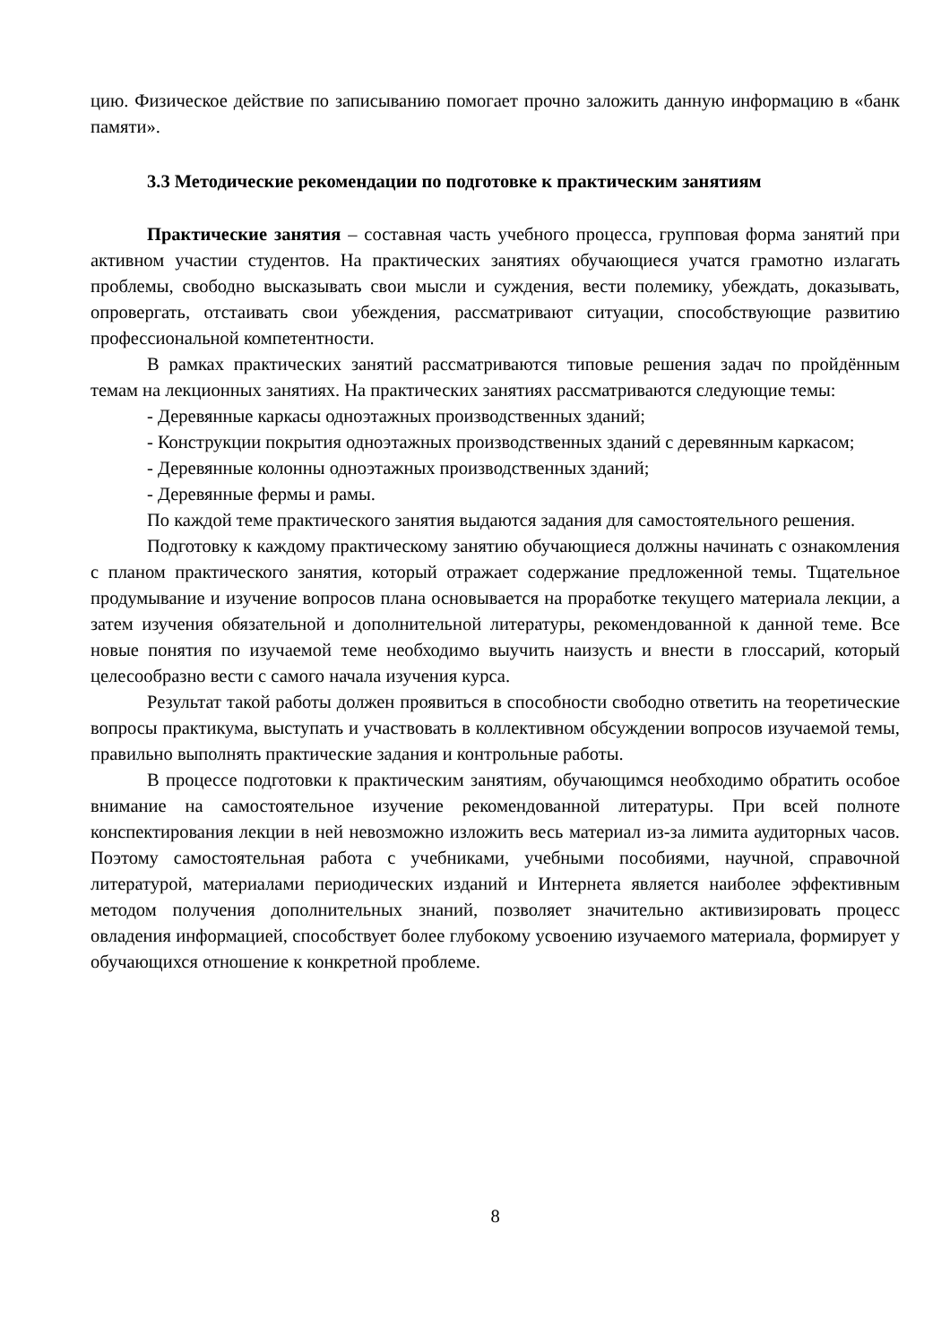цию. Физическое действие по записыванию помогает прочно заложить данную информацию в «банк памяти».
3.3 Методические рекомендации по подготовке к практическим занятиям
Практические занятия – составная часть учебного процесса, групповая форма занятий при активном участии студентов. На практических занятиях обучающиеся учатся грамотно излагать проблемы, свободно высказывать свои мысли и суждения, вести полемику, убеждать, доказывать, опровергать, отстаивать свои убеждения, рассматривают ситуации, способствующие развитию профессиональной компетентности.
В рамках практических занятий рассматриваются типовые решения задач по пройдённым темам на лекционных занятиях. На практических занятиях рассматриваются следующие темы:
- Деревянные каркасы одноэтажных производственных зданий;
- Конструкции покрытия одноэтажных производственных зданий с деревянным каркасом;
- Деревянные колонны одноэтажных производственных зданий;
- Деревянные фермы и рамы.
По каждой теме практического занятия выдаются задания для самостоятельного решения.
Подготовку к каждому практическому занятию обучающиеся должны начинать с ознакомления с планом практического занятия, который отражает содержание предложенной темы. Тщательное продумывание и изучение вопросов плана основывается на проработке текущего материала лекции, а затем изучения обязательной и дополнительной литературы, рекомендованной к данной теме. Все новые понятия по изучаемой теме необходимо выучить наизусть и внести в глоссарий, который целесообразно вести с самого начала изучения курса.
Результат такой работы должен проявиться в способности свободно ответить на теоретические вопросы практикума, выступать и участвовать в коллективном обсуждении вопросов изучаемой темы, правильно выполнять практические задания и контрольные работы.
В процессе подготовки к практическим занятиям, обучающимся необходимо обратить особое внимание на самостоятельное изучение рекомендованной литературы. При всей полноте конспектирования лекции в ней невозможно изложить весь материал из-за лимита аудиторных часов. Поэтому самостоятельная работа с учебниками, учебными пособиями, научной, справочной литературой, материалами периодических изданий и Интернета является наиболее эффективным методом получения дополнительных знаний, позволяет значительно активизировать процесс овладения информацией, способствует более глубокому усвоению изучаемого материала, формирует у обучающихся отношение к конкретной проблеме.
8